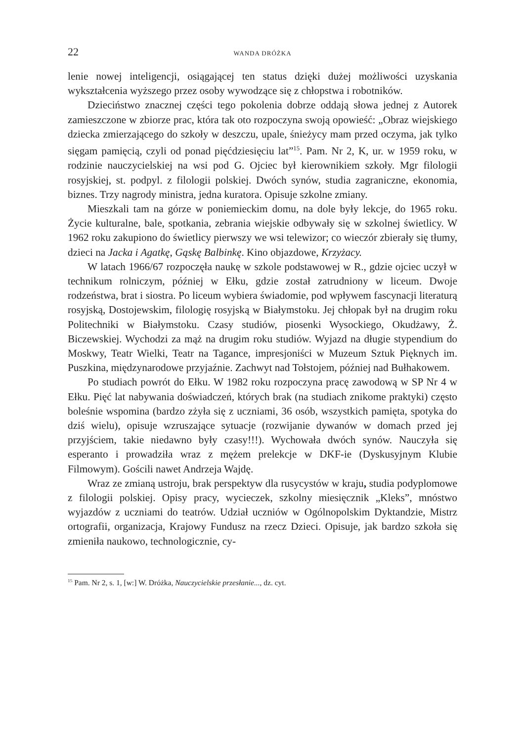22 WANDA DRÓŻKA
lenie nowej inteligencji, osiągającej ten status dzięki dużej możliwości uzyskania wykształcenia wyższego przez osoby wywodzące się z chłopstwa i robotników.
Dzieciństwo znacznej części tego pokolenia dobrze oddają słowa jednej z Autorek zamieszczone w zbiorze prac, która tak oto rozpoczyna swoją opowieść: „Obraz wiejskiego dziecka zmierzającego do szkoły w deszczu, upale, śnieżycy mam przed oczyma, jak tylko sięgam pamięcią, czyli od ponad pięćdziesięciu lat”<sup>15</sup>. Pam. Nr 2, K, ur. w 1959 roku, w rodzinie nauczycielskiej na wsi pod G. Ojciec był kierownikiem szkoły. Mgr filologii rosyjskiej, st. podpyl. z filologii polskiej. Dwóch synów, studia zagraniczne, ekonomia, biznes. Trzy nagrody ministra, jedna kuratora. Opisuje szkolne zmiany.
Mieszkali tam na górze w poniemieckim domu, na dole były lekcje, do 1965 roku. Życie kulturalne, bale, spotkania, zebrania wiejskie odbywały się w szkolnej świetlicy. W 1962 roku zakupiono do świetlicy pierwszy we wsi telewizor; co wieczór zbierały się tłumy, dzieci na Jacka i Agatkę, Gąskę Balbinkę. Kino objazdowe, Krzyżacy.
W latach 1966/67 rozpoczęła naukę w szkole podstawowej w R., gdzie ojciec uczył w technikum rolniczym, później w Ełku, gdzie został zatrudniony w liceum. Dwoje rodzeństwa, brat i siostra. Po liceum wybiera świadomie, pod wpływem fascynacji literaturą rosyjską, Dostojewskim, filologię rosyjską w Białymstoku. Jej chłopak był na drugim roku Politechniki w Białymstoku. Czasy studiów, piosenki Wysockiego, Okudżawy, Ż. Biczewskiej. Wychodzi za mąż na drugim roku studiów. Wyjazd na długie stypendium do Moskwy, Teatr Wielki, Teatr na Tagance, impresjoniści w Muzeum Sztuk Pięknych im. Puszkina, międzynarodowe przyjaźnie. Zachwyt nad Tołstojem, później nad Bułhakowem.
Po studiach powrót do Ełku. W 1982 roku rozpoczyna pracę zawodową w SP Nr 4 w Ełku. Pięć lat nabywania doświadczeń, których brak (na studiach znikome praktyki) często boleśnie wspomina (bardzo zżyła się z uczniami, 36 osób, wszystkich pamięta, spotyka do dziś wielu), opisuje wzruszające sytuacje (rozwijanie dywanów w domach przed jej przyjściem, takie niedawno były czasy!!!). Wychowała dwóch synów. Nauczyła się esperanto i prowadziła wraz z mężem prelekcje w DKF-ie (Dyskusyjnym Klubie Filmowym). Gościli nawet Andrzeja Wajdę.
Wraz ze zmianą ustroju, brak perspektyw dla rusycystów w kraju, studia podyplomowe z filologii polskiej. Opisy pracy, wycieczek, szkolny miesięcznik „Kleks”, mnóstwo wyjazdów z uczniami do teatrów. Udział uczniów w Ogólnopolskim Dyktandzie, Mistrz ortografii, organizacja, Krajowy Fundusz na rzecz Dzieci. Opisuje, jak bardzo szkoła się zmieniła naukowo, technologicznie, cy-
<sup>15</sup> Pam. Nr 2, s. 1, [w:] W. Dróżka, Nauczycielskie przesłanie..., dz. cyt.